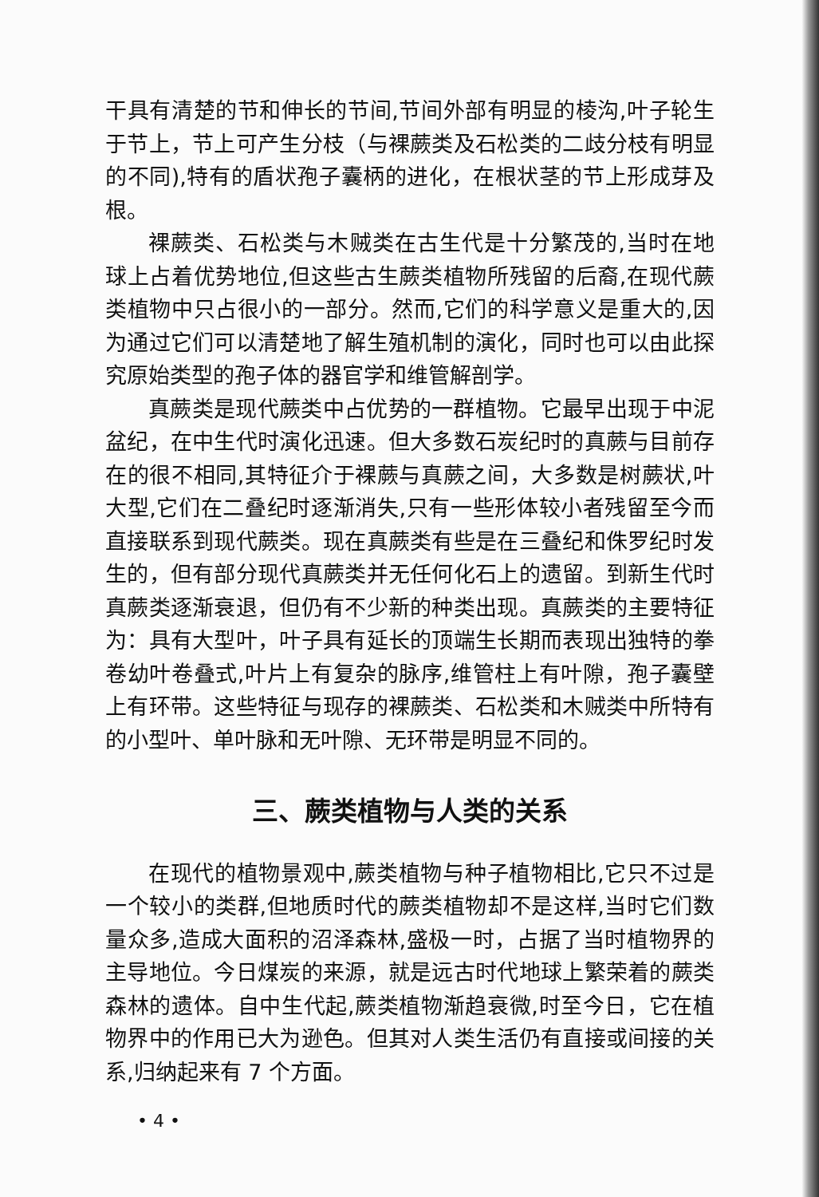干具有清楚的节和伸长的节间,节间外部有明显的棱沟,叶子轮生于节上，节上可产生分枝（与裸蕨类及石松类的二歧分枝有明显的不同),特有的盾状孢子囊柄的进化，在根状茎的节上形成芽及根。
裸蕨类、石松类与木贼类在古生代是十分繁茂的,当时在地球上占着优势地位,但这些古生蕨类植物所残留的后裔,在现代蕨类植物中只占很小的一部分。然而,它们的科学意义是重大的,因为通过它们可以清楚地了解生殖机制的演化，同时也可以由此探究原始类型的孢子体的器官学和维管解剖学。
真蕨类是现代蕨类中占优势的一群植物。它最早出现于中泥盆纪，在中生代时演化迅速。但大多数石炭纪时的真蕨与目前存在的很不相同,其特征介于裸蕨与真蕨之间，大多数是树蕨状,叶大型,它们在二叠纪时逐渐消失,只有一些形体较小者残留至今而直接联系到现代蕨类。现在真蕨类有些是在三叠纪和侏罗纪时发生的，但有部分现代真蕨类并无任何化石上的遗留。到新生代时真蕨类逐渐衰退，但仍有不少新的种类出现。真蕨类的主要特征为：具有大型叶，叶子具有延长的顶端生长期而表现出独特的拳卷幼叶卷叠式,叶片上有复杂的脉序,维管柱上有叶隙，孢子囊壁上有环带。这些特征与现存的裸蕨类、石松类和木贼类中所特有的小型叶、单叶脉和无叶隙、无环带是明显不同的。
三、蕨类植物与人类的关系
在现代的植物景观中,蕨类植物与种子植物相比,它只不过是一个较小的类群,但地质时代的蕨类植物却不是这样,当时它们数量众多,造成大面积的沼泽森林,盛极一时，占据了当时植物界的主导地位。今日煤炭的来源，就是远古时代地球上繁荣着的蕨类森林的遗体。自中生代起,蕨类植物渐趋衰微,时至今日，它在植物界中的作用已大为逊色。但其对人类生活仍有直接或间接的关系,归纳起来有 7 个方面。
• 4 •